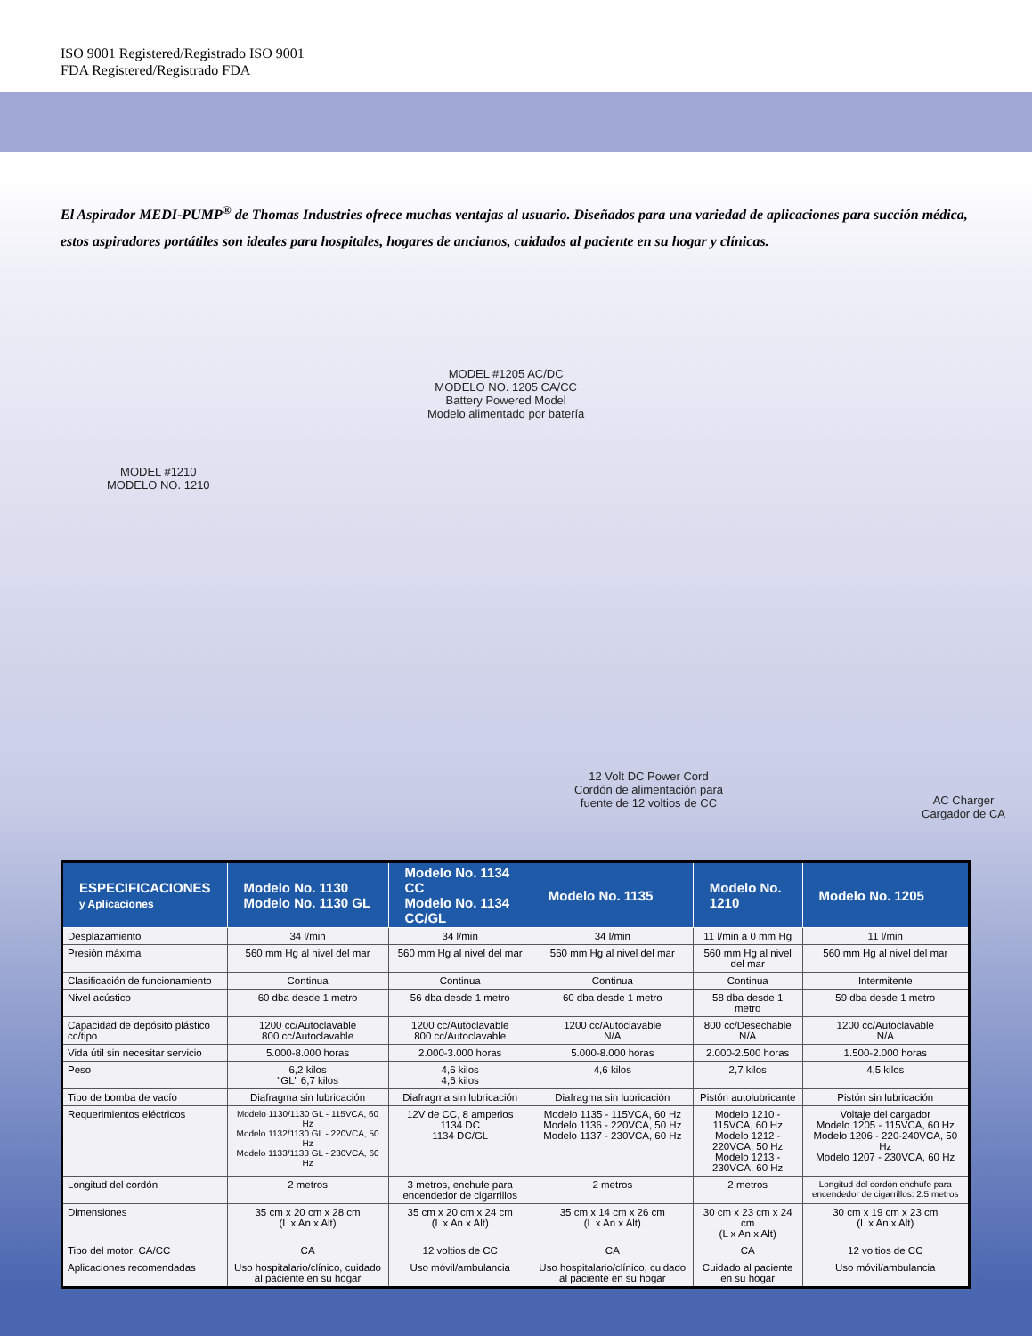ISO 9001 Registered/Registrado ISO 9001
FDA Registered/Registrado FDA
El Aspirador MEDI-PUMP<sup>®</sup> de Thomas Industries ofrece muchas ventajas al usuario. Diseñados para una variedad de aplicaciones para succión médica, estos aspiradores portátiles son ideales para hospitales, hogares de ancianos, cuidados al paciente en su hogar y clínicas.
MODEL #1205 AC/DC
MODELO NO. 1205 CA/CC
Battery Powered Model
Modelo alimentado por batería
MODEL #1210
MODELO NO. 1210
12 Volt DC Power Cord
Cordón de alimentación para
fuente de 12 voltios de CC
AC Charger
Cargador de CA
| ESPECIFICACIONES y Aplicaciones | Modelo No. 1130 Modelo No. 1130 GL | Modelo No. 1134 CC Modelo No. 1134 CC/GL | Modelo No. 1135 | Modelo No. 1210 | Modelo No. 1205 |
| --- | --- | --- | --- | --- | --- |
| Desplazamiento | 34 l/min | 34 l/min | 34 l/min | 11 l/min a 0 mm Hg | 11 l/min |
| Presión máxima | 560 mm Hg al nivel del mar | 560 mm Hg al nivel del mar | 560 mm Hg al nivel del mar | 560 mm Hg al nivel del mar | 560 mm Hg al nivel del mar |
| Clasificación de funcionamiento | Continua | Continua | Continua | Continua | Intermitente |
| Nivel acústico | 60 dba desde 1 metro | 56 dba desde 1 metro | 60 dba desde 1 metro | 58 dba desde 1 metro | 59 dba desde 1 metro |
| Capacidad de depósito plástico cc/tipo | 1200 cc/Autoclavable 800 cc/Autoclavable | 1200 cc/Autoclavable 800 cc/Autoclavable | 1200 cc/Autoclavable N/A | 800 cc/Desechable N/A | 1200 cc/Autoclavable N/A |
| Vida útil sin necesitar servicio | 5.000-8.000 horas | 2.000-3.000 horas | 5.000-8.000 horas | 2.000-2.500 horas | 1.500-2.000 horas |
| Peso | 6,2 kilos "GL" 6,7 kilos | 4,6 kilos 4,6 kilos | 4,6 kilos | 2,7 kilos | 4,5 kilos |
| Tipo de bomba de vacío | Diafragma sin lubricación | Diafragma sin lubricación | Diafragma sin lubricación | Pistón autolubricante | Pistón sin lubricación |
| Requerimientos eléctricos | Modelo 1130/1130 GL - 115VCA, 60 Hz Modelo 1132/1130 GL - 220VCA, 50 Hz Modelo 1133/1133 GL - 230VCA, 60 Hz | 12V de CC, 8 amperios 1134 DC 1134 DC/GL | Modelo 1135 - 115VCA, 60 Hz Modelo 1136 - 220VCA, 50 Hz Modelo 1137 - 230VCA, 60 Hz | Modelo 1210 - 115VCA, 60 Hz Modelo 1212 - 220VCA, 50 Hz Modelo 1213 - 230VCA, 60 Hz | Voltaje del cargador Modelo 1205 - 115VCA, 60 Hz Modelo 1206 - 220-240VCA, 50 Hz Modelo 1207 - 230VCA, 60 Hz |
| Longitud del cordón | 2 metros | 3 metros, enchufe para encendedor de cigarrillos | 2 metros | 2 metros | Longitud del cordón enchufe para encendedor de cigarrillos: 2.5 metros |
| Dimensiones | 35 cm x 20 cm x 28 cm (L x An x Alt) | 35 cm x 20 cm x 24 cm (L x An x Alt) | 35 cm x 14 cm x 26 cm (L x An x Alt) | 30 cm x 23 cm x 24 cm (L x An x Alt) | 30 cm x 19 cm x 23 cm (L x An x Alt) |
| Tipo del motor: CA/CC | CA | 12 voltios de CC | CA | CA | 12 voltios de CC |
| Aplicaciones recomendadas | Uso hospitalario/clínico, cuidado al paciente en su hogar | Uso móvil/ambulancia | Uso hospitalario/clínico, cuidado al paciente en su hogar | Cuidado al paciente en su hogar | Uso móvil/ambulancia |